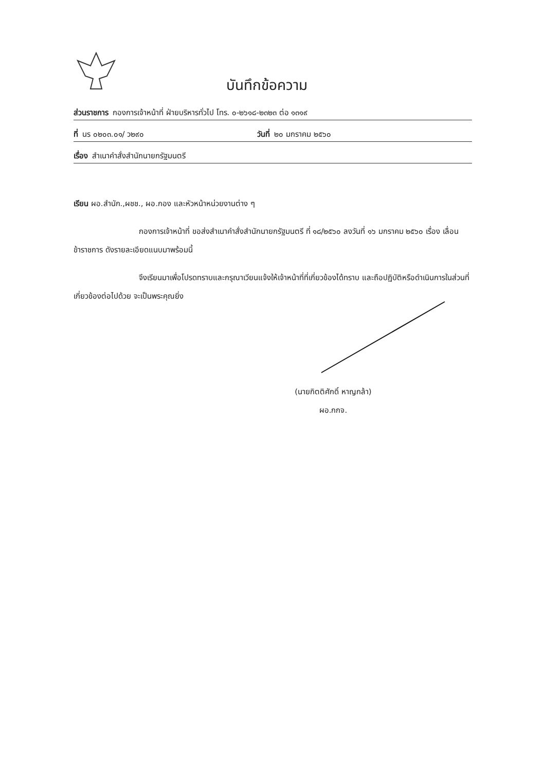บันทึกข้อความ
ส่วนราชการ กองการเจ้าหน้าที่ ฝ่ายบริหารทั่วไป โทร. ๐-๒๖๑๘-๒๓๒๓ ต่อ ๑๓๑๙
ที่ นร ๐๒๐๓.๐๑/ ว๒๙๐ วันที่ ๒๐ มกราคม ๒๕๖๐
เรื่อง สำเนาคำสั่งสำนักนายกรัฐมนตรี
เรียน ผอ.สำนัก.,ผชช., ผอ.กอง และหัวหน้าหน่วยงานต่าง ๆ
กองการเจ้าหน้าที่ ขอส่งสำเนาคำสั่งสำนักนายกรัฐมนตรี ที่ ๑๘/๒๕๖๐ ลงวันที่ ๑๖ มกราคม ๒๕๖๐ เรื่อง เลื่อนข้าราชการ ดังรายละเอียดแนบมาพร้อมนี้
จึงเรียนมาเพื่อโปรดทราบและกรุณาเวียนแจ้งให้เจ้าหน้าที่ที่เกี่ยวข้องได้ทราบ และถือปฏิบัติหรือดำเนินการในส่วนที่เกี่ยวข้องต่อไปด้วย จะเป็นพระคุณยิ่ง
(นายกิตติศักดิ์ หาญกล้า)
ผอ.กกจ.